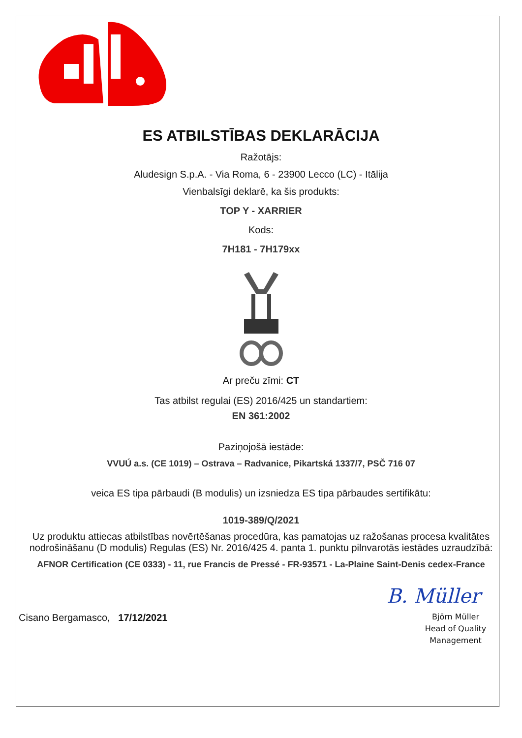ES ATBILSTĪBAS DEKLARĀCIJA
Ražotājs:
Aludesign S.p.A. - Via Roma, 6 - 23900 Lecco (LC) - Itālija
Vienbalsīgi deklarē, ka šis produkts:
TOP Y - XARRIER
Kods:
7H181 - 7H179xx
Ar preču zīmi: CT
Tas atbilst regulai (ES) 2016/425 un standartiem:
EN 361:2002
Paziņojošā iestāde:
VVUÚ a.s. (CE 1019) – Ostrava – Radvanice, Pikartská 1337/7, PSČ 716 07
veica ES tipa pārbaudi (B modulis) un izsniedza ES tipa pārbaudes sertifikātu:
1019-389/Q/2021
Uz produktu attiecas atbilstības novērtēšanas procedūra, kas pamatojas uz ražošanas procesa kvalitātes nodrošināšanu (D modulis) Regulas (ES) Nr. 2016/425 4. panta 1. punktu pilnvarotās iestādes uzraudzībā:
AFNOR Certification (CE 0333) - 11, rue Francis de Pressé - FR-93571 - La-Plaine Saint-Denis cedex-France
Cisano Bergamasco, 17/12/2021
B. Müller
Björn Müller
Head of Quality
Management